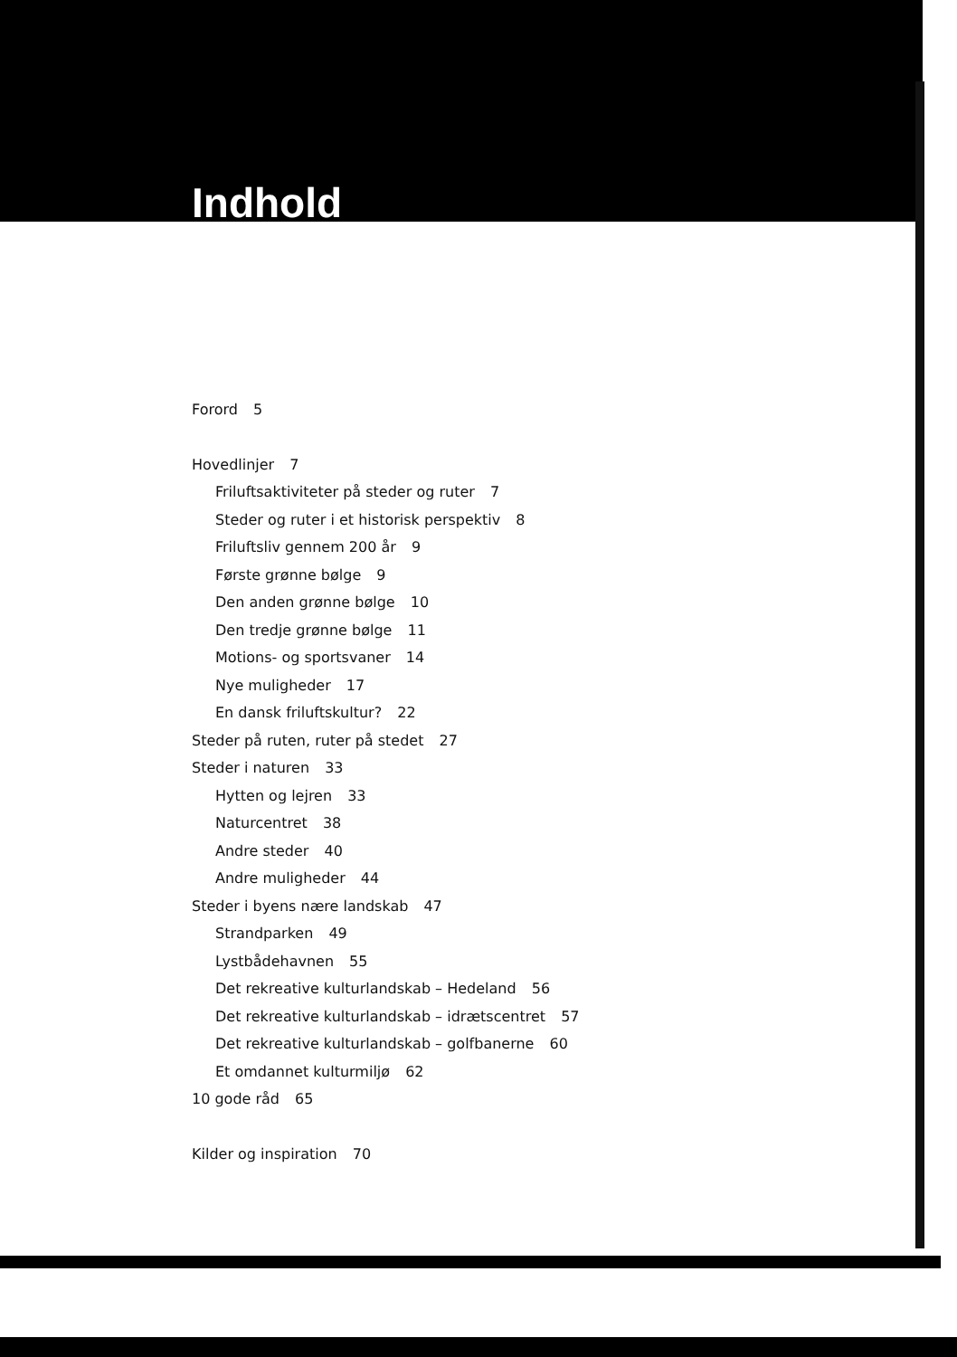Indhold
Forord 5
Hovedlinjer 7
Friluftsaktiviteter på steder og ruter 7
Steder og ruter i et historisk perspektiv 8
Friluftsliv gennem 200 år 9
Første grønne bølge 9
Den anden grønne bølge 10
Den tredje grønne bølge 11
Motions- og sportsvaner 14
Nye muligheder 17
En dansk friluftskultur? 22
Steder på ruten, ruter på stedet 27
Steder i naturen 33
Hytten og lejren 33
Naturcentret 38
Andre steder 40
Andre muligheder 44
Steder i byens nære landskab 47
Strandparken 49
Lystbådehavnen 55
Det rekreative kulturlandskab – Hedeland 56
Det rekreative kulturlandskab – idrætscentret 57
Det rekreative kulturlandskab – golfbanerne 60
Et omdannet kulturmiljø 62
10 gode råd 65
Kilder og inspiration 70